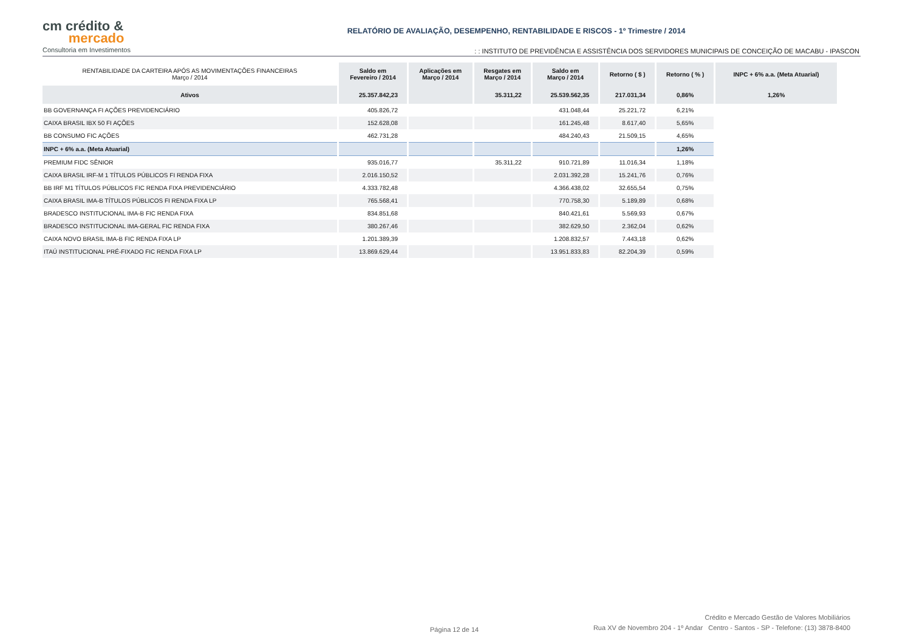cm crédito &
mercado
Consultoria em Investimentos
RELATÓRIO DE AVALIAÇÃO, DESEMPENHO, RENTABILIDADE E RISCOS - 1º Trimestre / 2014
: : INSTITUTO DE PREVIDÊNCIA E ASSISTÊNCIA DOS SERVIDORES MUNICIPAIS DE CONCEIÇÃO DE MACABU - IPASCON
| RENTABILIDADE DA CARTEIRA APÓS AS MOVIMENTAÇÕES FINANCEIRAS Março / 2014 | Saldo em Fevereiro / 2014 | Aplicações em Março / 2014 | Resgates em Março / 2014 | Saldo em Março / 2014 | Retorno ( $ ) | Retorno ( % ) | INPC + 6% a.a. (Meta Atuarial) |
| --- | --- | --- | --- | --- | --- | --- | --- |
| Ativos | 25.357.842,23 | | 35.311,22 | 25.539.562,35 | 217.031,34 | 0,86% | 1,26% |
| BB GOVERNANÇA FI AÇÕES PREVIDENCIÁRIO | 405.826,72 | | | 431.048,44 | 25.221,72 | 6,21% | |
| CAIXA BRASIL IBX 50 FI AÇÕES | 152.628,08 | | | 161.245,48 | 8.617,40 | 5,65% | |
| BB CONSUMO FIC AÇÕES | 462.731,28 | | | 484.240,43 | 21.509,15 | 4,65% | |
| INPC + 6% a.a. (Meta Atuarial) | | | | | | 1,26% | |
| PREMIUM FIDC SÊNIOR | 935.016,77 | | 35.311,22 | 910.721,89 | 11.016,34 | 1,18% | |
| CAIXA BRASIL IRF-M 1 TÍTULOS PÚBLICOS FI RENDA FIXA | 2.016.150,52 | | | 2.031.392,28 | 15.241,76 | 0,76% | |
| BB IRF M1 TÍTULOS PÚBLICOS FIC RENDA FIXA PREVIDENCIÁRIO | 4.333.782,48 | | | 4.366.438,02 | 32.655,54 | 0,75% | |
| CAIXA BRASIL IMA-B TÍTULOS PÚBLICOS FI RENDA FIXA LP | 765.568,41 | | | 770.758,30 | 5.189,89 | 0,68% | |
| BRADESCO INSTITUCIONAL IMA-B FIC RENDA FIXA | 834.851,68 | | | 840.421,61 | 5.569,93 | 0,67% | |
| BRADESCO INSTITUCIONAL IMA-GERAL FIC RENDA FIXA | 380.267,46 | | | 382.629,50 | 2.362,04 | 0,62% | |
| CAIXA NOVO BRASIL IMA-B FIC RENDA FIXA LP | 1.201.389,39 | | | 1.208.832,57 | 7.443,18 | 0,62% | |
| ITAÚ INSTITUCIONAL PRÉ-FIXADO FIC RENDA FIXA LP | 13.869.629,44 | | | 13.951.833,83 | 82.204,39 | 0,59% | |
Página 12 de 14
Crédito e Mercado Gestão de Valores Mobiliários
Rua XV de Novembro 204 - 1º Andar Centro - Santos - SP - Telefone: (13) 3878-8400